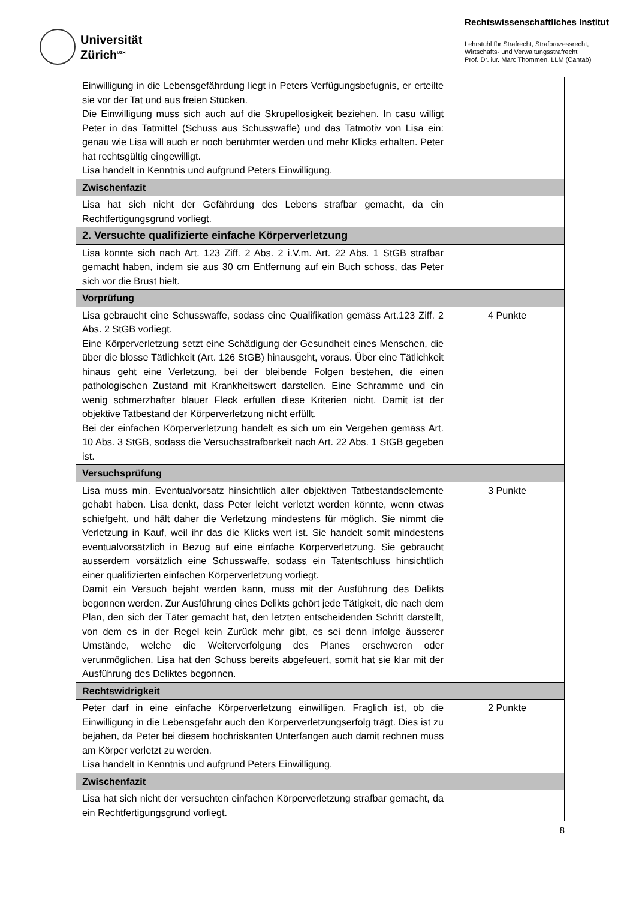Universität
Zürich<sup>UZH</sup>
Rechtswissenschaftliches Institut
Lehrstuhl für Strafrecht, Strafprozessrecht,
Wirtschafts- und Verwaltungsstrafrecht
Prof. Dr. iur. Marc Thommen, LLM (Cantab)
| Einwilligung in die Lebensgefährdung liegt in Peters Verfügungsbefugnis, er erteilte sie vor der Tat und aus freien Stücken. Die Einwilligung muss sich auch auf die Skrupellosigkeit beziehen. In casu willigt Peter in das Tatmittel (Schuss aus Schusswaffe) und das Tatmotiv von Lisa ein: genau wie Lisa will auch er noch berühmter werden und mehr Klicks erhalten. Peter hat rechtsgültig eingewilligt. Lisa handelt in Kenntnis und aufgrund Peters Einwilligung. | |
| Zwischenfazit | |
| Lisa hat sich nicht der Gefährdung des Lebens strafbar gemacht, da ein Rechtfertigungsgrund vorliegt. | |
| 2. Versuchte qualifizierte einfache Körperverletzung | |
| Lisa könnte sich nach Art. 123 Ziff. 2 Abs. 2 i.V.m. Art. 22 Abs. 1 StGB strafbar gemacht haben, indem sie aus 30 cm Entfernung auf ein Buch schoss, das Peter sich vor die Brust hielt. | |
| Vorprüfung | |
| Lisa gebraucht eine Schusswaffe, sodass eine Qualifikation gemäss Art.123 Ziff. 2 Abs. 2 StGB vorliegt. Eine Körperverletzung setzt eine Schädigung der Gesundheit eines Menschen, die über die blosse Tätlichkeit (Art. 126 StGB) hinausgeht, voraus. Über eine Tätlichkeit hinaus geht eine Verletzung, bei der bleibende Folgen bestehen, die einen pathologischen Zustand mit Krankheitswert darstellen. Eine Schramme und ein wenig schmerzhafter blauer Fleck erfüllen diese Kriterien nicht. Damit ist der objektive Tatbestand der Körperverletzung nicht erfüllt. Bei der einfachen Körperverletzung handelt es sich um ein Vergehen gemäss Art. 10 Abs. 3 StGB, sodass die Versuchsstrafbarkeit nach Art. 22 Abs. 1 StGB gegeben ist. | 4 Punkte |
| Versuchsprüfung | |
| Lisa muss min. Eventualvorsatz hinsichtlich aller objektiven Tatbestandselemente gehabt haben. Lisa denkt, dass Peter leicht verletzt werden könnte, wenn etwas schiefgeht, und hält daher die Verletzung mindestens für möglich. Sie nimmt die Verletzung in Kauf, weil ihr das die Klicks wert ist. Sie handelt somit mindestens eventualvorsätzlich in Bezug auf eine einfache Körperverletzung. Sie gebraucht ausserdem vorsätzlich eine Schusswaffe, sodass ein Tatentschluss hinsichtlich einer qualifizierten einfachen Körperverletzung vorliegt. Damit ein Versuch bejaht werden kann, muss mit der Ausführung des Delikts begonnen werden. Zur Ausführung eines Delikts gehört jede Tätigkeit, die nach dem Plan, den sich der Täter gemacht hat, den letzten entscheidenden Schritt darstellt, von dem es in der Regel kein Zurück mehr gibt, es sei denn infolge äusserer Umstände, welche die Weiterverfolgung des Planes erschweren oder verunmöglichen. Lisa hat den Schuss bereits abgefeuert, somit hat sie klar mit der Ausführung des Deliktes begonnen. | 3 Punkte |
| Rechtswidrigkeit | |
| Peter darf in eine einfache Körperverletzung einwilligen. Fraglich ist, ob die Einwilligung in die Lebensgefahr auch den Körperverletzungserfolg trägt. Dies ist zu bejahen, da Peter bei diesem hochriskanten Unterfangen auch damit rechnen muss am Körper verletzt zu werden. Lisa handelt in Kenntnis und aufgrund Peters Einwilligung. | 2 Punkte |
| Zwischenfazit | |
| Lisa hat sich nicht der versuchten einfachen Körperverletzung strafbar gemacht, da ein Rechtfertigungsgrund vorliegt. | |
8